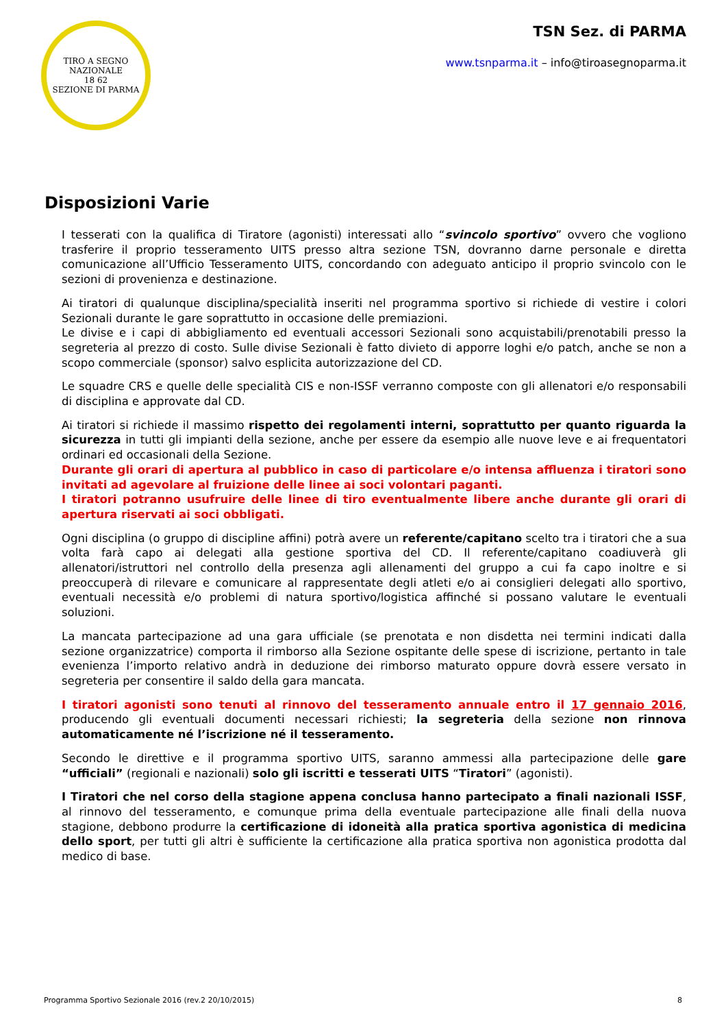TIRO A SEGNO NAZIONALE
18 62
SEZIONE DI PARMA
TSN Sez. di PARMA
www.tsnparma.it – info@tiroasegnoparma.it
Disposizioni Varie
I tesserati con la qualifica di Tiratore (agonisti) interessati allo “svincolo sportivo” ovvero che vogliono trasferire il proprio tesseramento UITS presso altra sezione TSN, dovranno darne personale e diretta comunicazione all’Ufficio Tesseramento UITS, concordando con adeguato anticipo il proprio svincolo con le sezioni di provenienza e destinazione.
Ai tiratori di qualunque disciplina/specialità inseriti nel programma sportivo si richiede di vestire i colori Sezionali durante le gare soprattutto in occasione delle premiazioni.
Le divise e i capi di abbigliamento ed eventuali accessori Sezionali sono acquistabili/prenotabili presso la segreteria al prezzo di costo. Sulle divise Sezionali è fatto divieto di apporre loghi e/o patch, anche se non a scopo commerciale (sponsor) salvo esplicita autorizzazione del CD.
Le squadre CRS e quelle delle specialità CIS e non-ISSF verranno composte con gli allenatori e/o responsabili di disciplina e approvate dal CD.
Ai tiratori si richiede il massimo rispetto dei regolamenti interni, soprattutto per quanto riguarda la sicurezza in tutti gli impianti della sezione, anche per essere da esempio alle nuove leve e ai frequentatori ordinari ed occasionali della Sezione.
Durante gli orari di apertura al pubblico in caso di particolare e/o intensa affluenza i tiratori sono invitati ad agevolare al fruizione delle linee ai soci volontari paganti.
I tiratori potranno usufruire delle linee di tiro eventualmente libere anche durante gli orari di apertura riservati ai soci obbligati.
Ogni disciplina (o gruppo di discipline affini) potrà avere un referente/capitano scelto tra i tiratori che a sua volta farà capo ai delegati alla gestione sportiva del CD. Il referente/capitano coadiuverà gli allenatori/istruttori nel controllo della presenza agli allenamenti del gruppo a cui fa capo inoltre e si preoccuperà di rilevare e comunicare al rappresentate degli atleti e/o ai consiglieri delegati allo sportivo, eventuali necessità e/o problemi di natura sportivo/logistica affinché si possano valutare le eventuali soluzioni.
La mancata partecipazione ad una gara ufficiale (se prenotata e non disdetta nei termini indicati dalla sezione organizzatrice) comporta il rimborso alla Sezione ospitante delle spese di iscrizione, pertanto in tale evenienza l’importo relativo andrà in deduzione dei rimborso maturato oppure dovrà essere versato in segreteria per consentire il saldo della gara mancata.
I tiratori agonisti sono tenuti al rinnovo del tesseramento annuale entro il 17 gennaio 2016, producendo gli eventuali documenti necessari richiesti; la segreteria della sezione non rinnova automaticamente né l’iscrizione né il tesseramento.
Secondo le direttive e il programma sportivo UITS, saranno ammessi alla partecipazione delle gare “ufficiali” (regionali e nazionali) solo gli iscritti e tesserati UITS “Tiratori” (agonisti).
I Tiratori che nel corso della stagione appena conclusa hanno partecipato a finali nazionali ISSF, al rinnovo del tesseramento, e comunque prima della eventuale partecipazione alle finali della nuova stagione, debbono produrre la certificazione di idoneità alla pratica sportiva agonistica di medicina dello sport, per tutti gli altri è sufficiente la certificazione alla pratica sportiva non agonistica prodotta dal medico di base.
Programma Sportivo Sezionale 2016 (rev.2 20/10/2015) 8